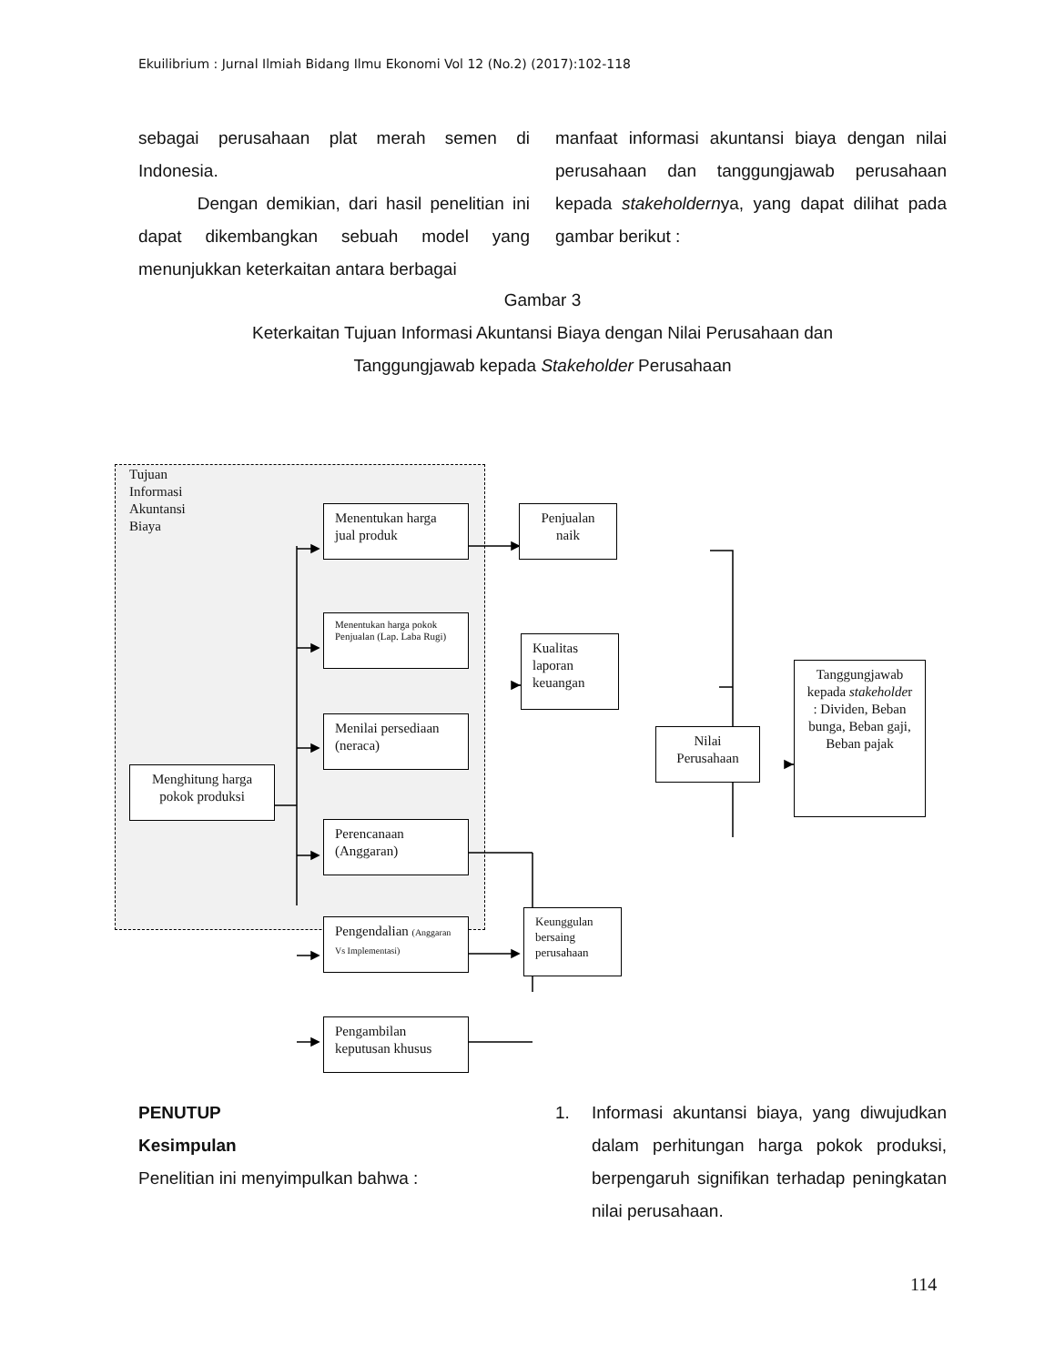Ekuilibrium : Jurnal Ilmiah Bidang Ilmu Ekonomi Vol 12 (No.2) (2017):102-118
sebagai perusahaan plat merah semen di Indonesia.
Dengan demikian, dari hasil penelitian ini dapat dikembangkan sebuah model yang menunjukkan keterkaitan antara berbagai
manfaat informasi akuntansi biaya dengan nilai perusahaan dan tanggungjawab perusahaan kepada stakeholdernya, yang dapat dilihat pada gambar berikut :
Gambar 3
Keterkaitan Tujuan Informasi Akuntansi Biaya dengan Nilai Perusahaan dan
Tanggungjawab kepada Stakeholder Perusahaan
Tujuan Informasi
Akuntansi Biaya
Menghitung harga pokok produksi
Menentukan harga jual produk
Menentukan harga pokok Penjualan (Lap. Laba Rugi)
Menilai persediaan (neraca)
Perencanaan (Anggaran)
Pengendalian (Anggaran Vs Implementasi)
Pengambilan keputusan khusus
Penjualan naik
Kualitas laporan keuangan
Keunggulan bersaing perusahaan
Nilai Perusahaan
Tanggungjawab kepada stakeholder : Dividen, Beban bunga, Beban gaji, Beban pajak
PENUTUP
Kesimpulan
Penelitian ini menyimpulkan bahwa :
1. Informasi akuntansi biaya, yang diwujudkan dalam perhitungan harga pokok produksi, berpengaruh signifikan terhadap peningkatan nilai perusahaan.
114